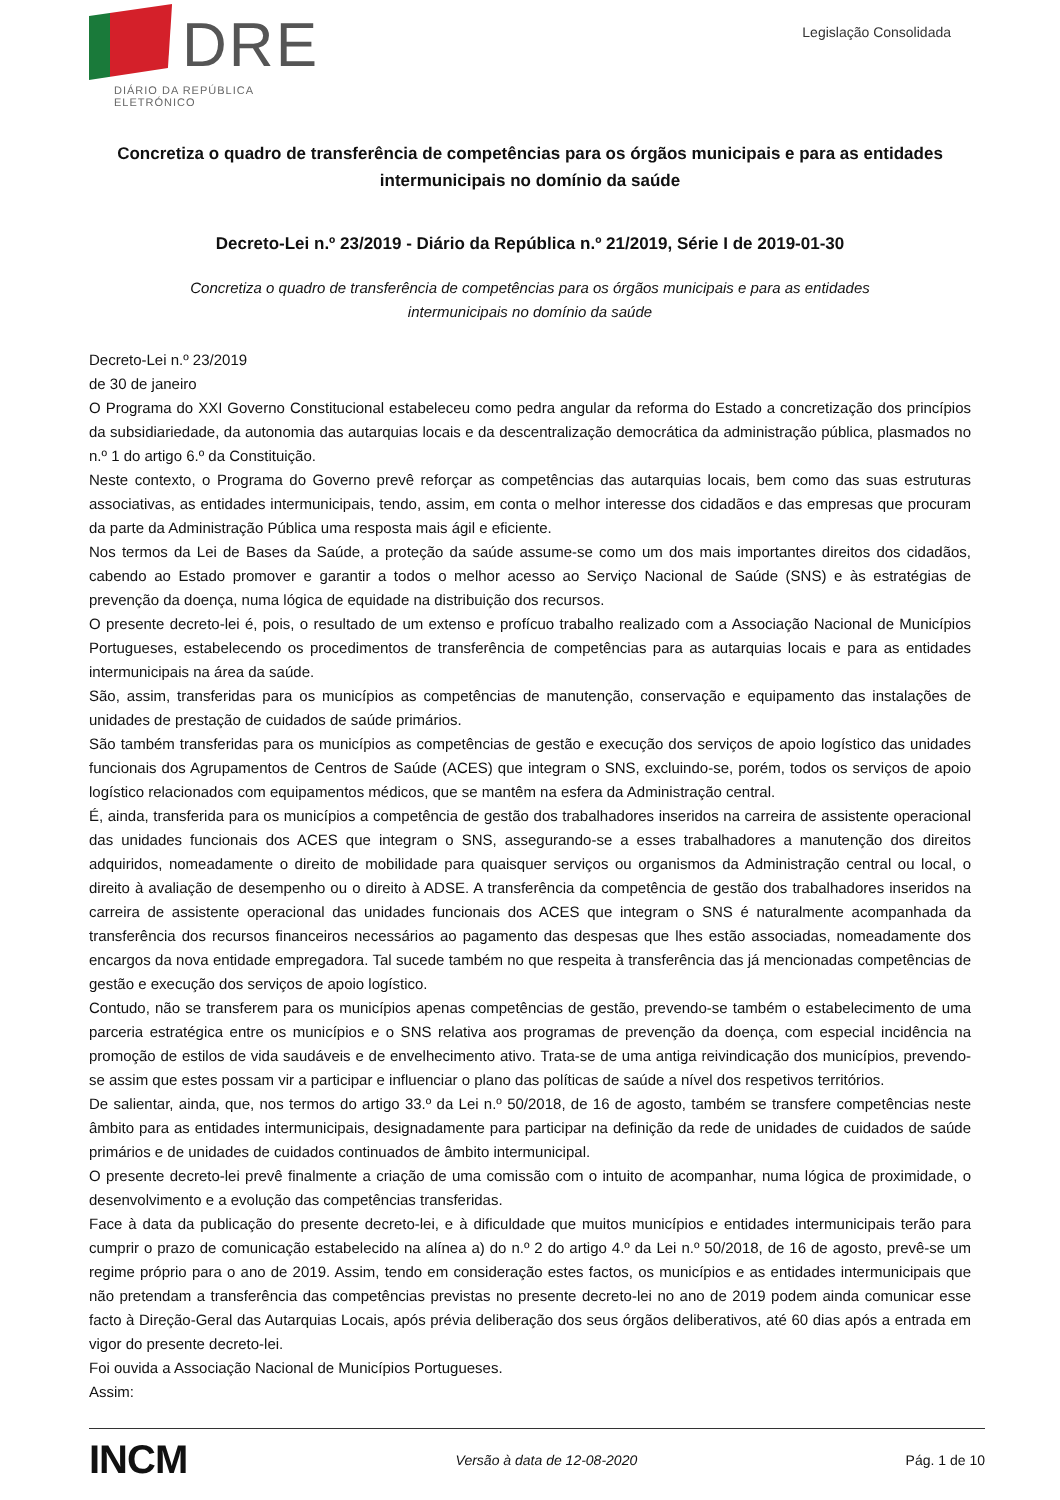DRE
DIÁRIO DA REPÚBLICA ELETRÓNICO
Legislação Consolidada
Concretiza o quadro de transferência de competências para os órgãos municipais e para as entidades intermunicipais no domínio da saúde
Decreto-Lei n.º 23/2019 - Diário da República n.º 21/2019, Série I de 2019-01-30
Concretiza o quadro de transferência de competências para os órgãos municipais e para as entidades intermunicipais no domínio da saúde
Decreto-Lei n.º 23/2019
de 30 de janeiro
O Programa do XXI Governo Constitucional estabeleceu como pedra angular da reforma do Estado a concretização dos princípios da subsidiariedade, da autonomia das autarquias locais e da descentralização democrática da administração pública, plasmados no n.º 1 do artigo 6.º da Constituição.
Neste contexto, o Programa do Governo prevê reforçar as competências das autarquias locais, bem como das suas estruturas associativas, as entidades intermunicipais, tendo, assim, em conta o melhor interesse dos cidadãos e das empresas que procuram da parte da Administração Pública uma resposta mais ágil e eficiente.
Nos termos da Lei de Bases da Saúde, a proteção da saúde assume-se como um dos mais importantes direitos dos cidadãos, cabendo ao Estado promover e garantir a todos o melhor acesso ao Serviço Nacional de Saúde (SNS) e às estratégias de prevenção da doença, numa lógica de equidade na distribuição dos recursos.
O presente decreto-lei é, pois, o resultado de um extenso e profícuo trabalho realizado com a Associação Nacional de Municípios Portugueses, estabelecendo os procedimentos de transferência de competências para as autarquias locais e para as entidades intermunicipais na área da saúde.
São, assim, transferidas para os municípios as competências de manutenção, conservação e equipamento das instalações de unidades de prestação de cuidados de saúde primários.
São também transferidas para os municípios as competências de gestão e execução dos serviços de apoio logístico das unidades funcionais dos Agrupamentos de Centros de Saúde (ACES) que integram o SNS, excluindo-se, porém, todos os serviços de apoio logístico relacionados com equipamentos médicos, que se mantêm na esfera da Administração central.
É, ainda, transferida para os municípios a competência de gestão dos trabalhadores inseridos na carreira de assistente operacional das unidades funcionais dos ACES que integram o SNS, assegurando-se a esses trabalhadores a manutenção dos direitos adquiridos, nomeadamente o direito de mobilidade para quaisquer serviços ou organismos da Administração central ou local, o direito à avaliação de desempenho ou o direito à ADSE. A transferência da competência de gestão dos trabalhadores inseridos na carreira de assistente operacional das unidades funcionais dos ACES que integram o SNS é naturalmente acompanhada da transferência dos recursos financeiros necessários ao pagamento das despesas que lhes estão associadas, nomeadamente dos encargos da nova entidade empregadora. Tal sucede também no que respeita à transferência das já mencionadas competências de gestão e execução dos serviços de apoio logístico.
Contudo, não se transferem para os municípios apenas competências de gestão, prevendo-se também o estabelecimento de uma parceria estratégica entre os municípios e o SNS relativa aos programas de prevenção da doença, com especial incidência na promoção de estilos de vida saudáveis e de envelhecimento ativo. Trata-se de uma antiga reivindicação dos municípios, prevendo-se assim que estes possam vir a participar e influenciar o plano das políticas de saúde a nível dos respetivos territórios.
De salientar, ainda, que, nos termos do artigo 33.º da Lei n.º 50/2018, de 16 de agosto, também se transfere competências neste âmbito para as entidades intermunicipais, designadamente para participar na definição da rede de unidades de cuidados de saúde primários e de unidades de cuidados continuados de âmbito intermunicipal.
O presente decreto-lei prevê finalmente a criação de uma comissão com o intuito de acompanhar, numa lógica de proximidade, o desenvolvimento e a evolução das competências transferidas.
Face à data da publicação do presente decreto-lei, e à dificuldade que muitos municípios e entidades intermunicipais terão para cumprir o prazo de comunicação estabelecido na alínea a) do n.º 2 do artigo 4.º da Lei n.º 50/2018, de 16 de agosto, prevê-se um regime próprio para o ano de 2019. Assim, tendo em consideração estes factos, os municípios e as entidades intermunicipais que não pretendam a transferência das competências previstas no presente decreto-lei no ano de 2019 podem ainda comunicar esse facto à Direção-Geral das Autarquias Locais, após prévia deliberação dos seus órgãos deliberativos, até 60 dias após a entrada em vigor do presente decreto-lei.
Foi ouvida a Associação Nacional de Municípios Portugueses.
Assim:
INCM Versão à data de 12-08-2020 Pág. 1 de 10